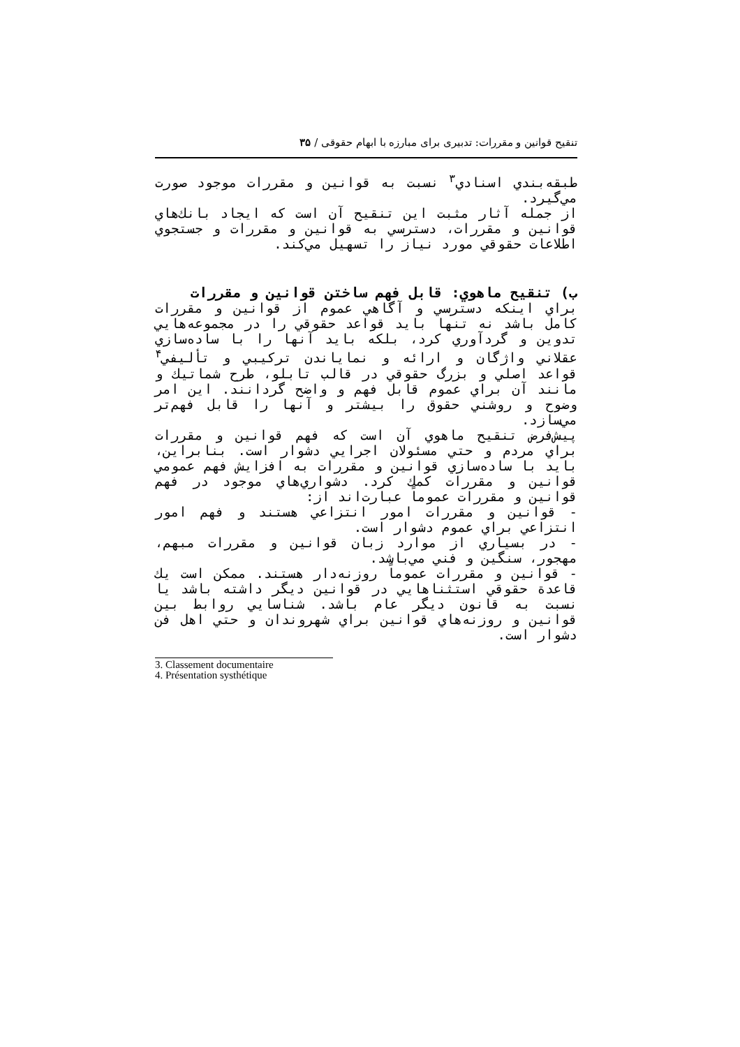تنقیح قوانین و مقررات: تدبیری برای مبارزه با ابهام حقوقی / ۳۵
طبقه‌بندي اسنادي<sup>۳</sup> نسبت به قوانين و مقررات موجود صورت مي‌گيرد.
از جمله آثار مثبت اين تنقيح آن است كه ايجاد بانك‌هاي قوانين و مقررات، دسترسي به قوانين و مقررات و جستجوي اطلاعات حقوقي مورد نياز را تسهيل مي‌كند.
ب) تنقيح ماهوي: قابل فهم ساختن قوانين و مقررات
براي اينكه دسترسي و آگاهي عموم از قوانين و مقررات كامل باشد نه تنها بايد قواعد حقوقي را در مجموعه‌هايي تدوين و گردآوري كرد، بلكه بايد آنها را با ساده‌سازي عقلاني واژگان و ارائه و نماياندن تركيبي و تأليفي<sup>۴</sup> قواعد اصلي و بزرگ حقوقي در قالب تابلو، طرح شماتيك و مانند آن براي عموم قابل فهم و واضح گردانند. اين امر وضوح و روشني حقوق را بيشتر و آنها را قابل فهم‌تر مي‌سازد.
پيش‌فرض تنقيح ماهوي آن است كه فهم قوانين و مقررات براي مردم و حتي مسئولان اجرايي دشوار است. بنابراين، بايد با ساده‌سازي قوانين و مقررات به افزايش فهم عمومي قوانين و مقررات كمك كرد. دشواري‌هاي موجود در فهم قوانين و مقررات عموماً عبارت‌اند از:
- قوانين و مقررات امور انتزاعي هستند و فهم امور انتزاعي براي عموم دشوار است.
- در بسياري از موارد زبان قوانين و مقررات مبهم، مهجور، سنگين و فني مي‌باشد.
- قوانين و مقررات عموماً روزنه‌دار هستند. ممكن است يك قاعدة حقوقي استثناهايي در قوانين ديگر داشته باشد يا نسبت به قانون ديگر عام باشد. شناسايي روابط بين قوانين و روزنه‌هاي قوانين براي شهروندان و حتي اهل فن دشوار است.
3. Classement documentaire
4. Présentation systhétique